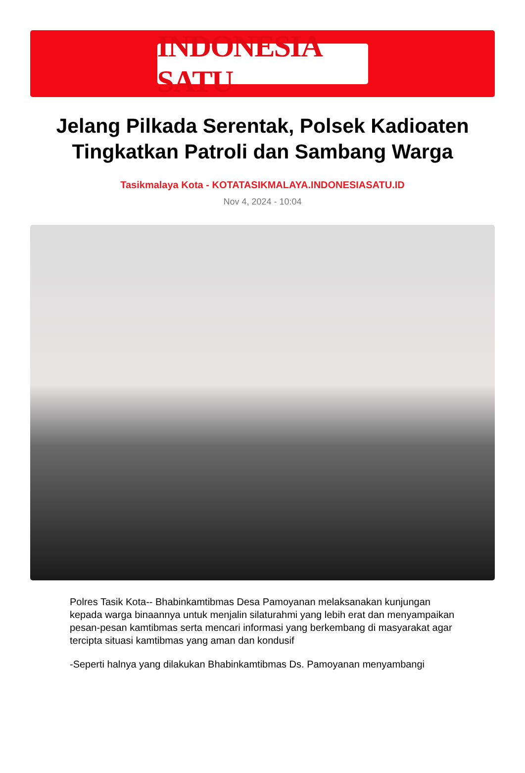INDONESIA SATU
Jelang Pilkada Serentak, Polsek Kadioaten Tingkatkan Patroli dan Sambang Warga
Tasikmalaya Kota - KOTATASIKMALAYA.INDONESIASATU.ID
Nov 4, 2024 - 10:04
Polres Tasik Kota-- Bhabinkamtibmas Desa Pamoyanan melaksanakan kunjungan kepada warga binaannya untuk menjalin silaturahmi yang lebih erat dan menyampaikan pesan-pesan kamtibmas serta mencari informasi yang berkembang di masyarakat agar tercipta situasi kamtibmas yang aman dan kondusif
-Seperti halnya yang dilakukan Bhabinkamtibmas Ds. Pamoyanan menyambangi